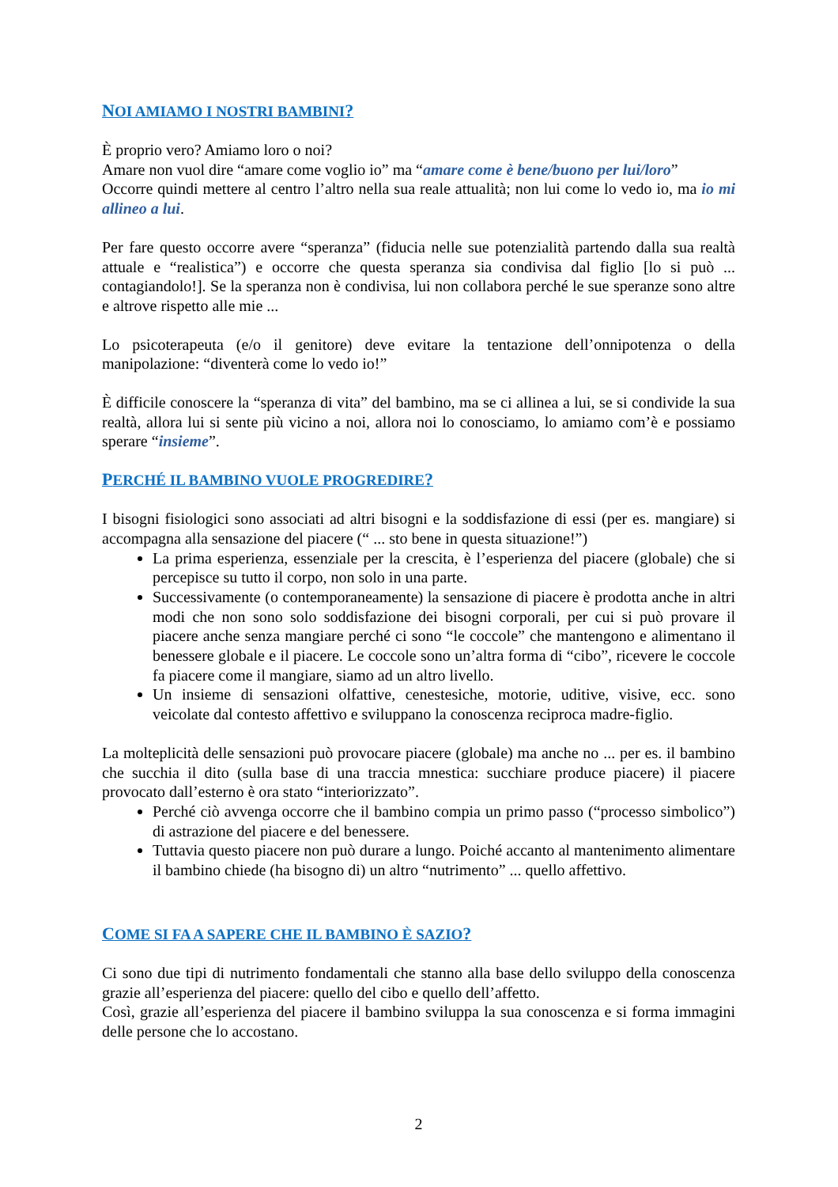NOI AMIAMO I NOSTRI BAMBINI?
È proprio vero? Amiamo loro o noi?
Amare non vuol dire “amare come voglio io” ma “amare come è bene/buono per lui/loro”
Occorre quindi mettere al centro l’altro nella sua reale attualità; non lui come lo vedo io, ma io mi allineo a lui.
Per fare questo occorre avere “speranza” (fiducia nelle sue potenzialità partendo dalla sua realtà attuale e “realistica”) e occorre che questa speranza sia condivisa dal figlio [lo si può ... contagiandolo!]. Se la speranza non è condivisa, lui non collabora perché le sue speranze sono altre e altrove rispetto alle mie ...
Lo psicoterapeuta (e/o il genitore) deve evitare la tentazione dell’onnipotenza o della manipolazione: “diventerà come lo vedo io!”
È difficile conoscere la “speranza di vita” del bambino, ma se ci allinea a lui, se si condivide la sua realtà, allora lui si sente più vicino a noi, allora noi lo conosciamo, lo amiamo com’è e possiamo sperare “insieme”.
PERCHÉ IL BAMBINO VUOLE PROGREDIRE?
I bisogni fisiologici sono associati ad altri bisogni e la soddisfazione di essi (per es. mangiare) si accompagna alla sensazione del piacere (“ ... sto bene in questa situazione!”)
La prima esperienza, essenziale per la crescita, è l’esperienza del piacere (globale) che si percepisce su tutto il corpo, non solo in una parte.
Successivamente (o contemporaneamente) la sensazione di piacere è prodotta anche in altri modi che non sono solo soddisfazione dei bisogni corporali, per cui si può provare il piacere anche senza mangiare perché ci sono “le coccole” che mantengono e alimentano il benessere globale e il piacere. Le coccole sono un’altra forma di “cibo”, ricevere le coccole fa piacere come il mangiare, siamo ad un altro livello.
Un insieme di sensazioni olfattive, cenestesiche, motorie, uditive, visive, ecc. sono veicolate dal contesto affettivo e sviluppano la conoscenza reciproca madre-figlio.
La molteplicità delle sensazioni può provocare piacere (globale) ma anche no ... per es. il bambino che succhia il dito (sulla base di una traccia mnestica: succhiare produce piacere) il piacere provocato dall’esterno è ora stato “interiorizzato”.
Perché ciò avvenga occorre che il bambino compia un primo passo (“processo simbolico”) di astrazione del piacere e del benessere.
Tuttavia questo piacere non può durare a lungo. Poiché accanto al mantenimento alimentare il bambino chiede (ha bisogno di) un altro “nutrimento” ... quello affettivo.
COME SI FA A SAPERE CHE IL BAMBINO È SAZIO?
Ci sono due tipi di nutrimento fondamentali che stanno alla base dello sviluppo della conoscenza grazie all’esperienza del piacere: quello del cibo e quello dell’affetto.
Così, grazie all’esperienza del piacere il bambino sviluppa la sua conoscenza e si forma immagini delle persone che lo accostano.
2